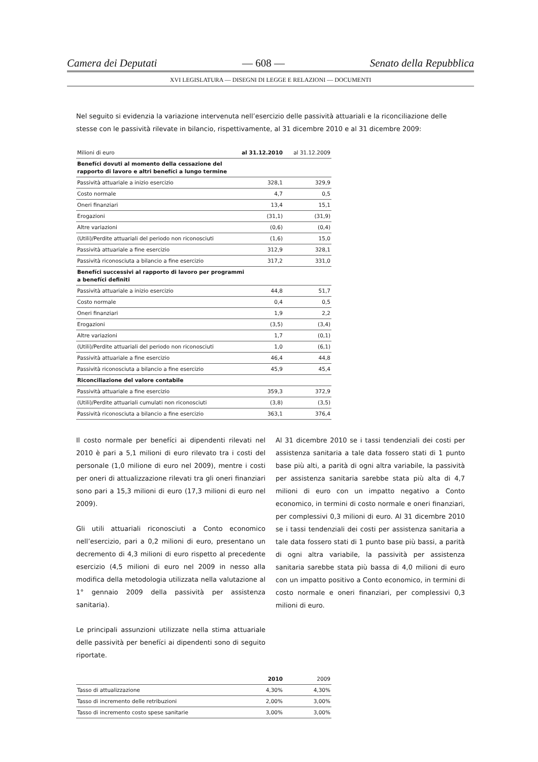Camera dei Deputati — 608 — Senato della Repubblica
XVI LEGISLATURA — DISEGNI DI LEGGE E RELAZIONI — DOCUMENTI
Nel seguito si evidenzia la variazione intervenuta nell’esercizio delle passività attuariali e la riconciliazione delle stesse con le passività rilevate in bilancio, rispettivamente, al 31 dicembre 2010 e al 31 dicembre 2009:
| Milioni di euro | al 31.12.2010 | al 31.12.2009 |
| --- | --- | --- |
| Benefíci dovuti al momento della cessazione del rapporto di lavoro e altri benefíci a lungo termine | | |
| Passività attuariale a inizio esercizio | 328,1 | 329,9 |
| Costo normale | 4,7 | 0,5 |
| Oneri finanziari | 13,4 | 15,1 |
| Erogazioni | (31,1) | (31,9) |
| Altre variazioni | (0,6) | (0,4) |
| (Utili)/Perdite attuariali del periodo non riconosciuti | (1,6) | 15,0 |
| Passività attuariale a fine esercizio | 312,9 | 328,1 |
| Passività riconosciuta a bilancio a fine esercizio | 317,2 | 331,0 |
| Benefíci successivi al rapporto di lavoro per programmi a benefíci definiti | | |
| Passività attuariale a inizio esercizio | 44,8 | 51,7 |
| Costo normale | 0,4 | 0,5 |
| Oneri finanziari | 1,9 | 2,2 |
| Erogazioni | (3,5) | (3,4) |
| Altre variazioni | 1,7 | (0,1) |
| (Utili)/Perdite attuariali del periodo non riconosciuti | 1,0 | (6,1) |
| Passività attuariale a fine esercizio | 46,4 | 44,8 |
| Passività riconosciuta a bilancio a fine esercizio | 45,9 | 45,4 |
| Riconciliazione del valore contabile | | |
| Passività attuariale a fine esercizio | 359,3 | 372,9 |
| (Utili)/Perdite attuariali cumulati non riconosciuti | (3,8) | (3,5) |
| Passività riconosciuta a bilancio a fine esercizio | 363,1 | 376,4 |
Il costo normale per benefíci ai dipendenti rilevati nel 2010 è pari a 5,1 milioni di euro rilevato tra i costi del personale (1,0 milione di euro nel 2009), mentre i costi per oneri di attualizzazione rilevati tra gli oneri finanziari sono pari a 15,3 milioni di euro (17,3 milioni di euro nel 2009).
Gli utili attuariali riconosciuti a Conto economico nell’esercizio, pari a 0,2 milioni di euro, presentano un decremento di 4,3 milioni di euro rispetto al precedente esercizio (4,5 milioni di euro nel 2009 in nesso alla modifica della metodologia utilizzata nella valutazione al 1° gennaio 2009 della passività per assistenza sanitaria).
Le principali assunzioni utilizzate nella stima attuariale delle passività per benefíci ai dipendenti sono di seguito riportate.
Al 31 dicembre 2010 se i tassi tendenziali dei costi per assistenza sanitaria a tale data fossero stati di 1 punto base più alti, a parità di ogni altra variabile, la passività per assistenza sanitaria sarebbe stata più alta di 4,7 milioni di euro con un impatto negativo a Conto economico, in termini di costo normale e oneri finanziari, per complessivi 0,3 milioni di euro. Al 31 dicembre 2010 se i tassi tendenziali dei costi per assistenza sanitaria a tale data fossero stati di 1 punto base più bassi, a parità di ogni altra variabile, la passività per assistenza sanitaria sarebbe stata più bassa di 4,0 milioni di euro con un impatto positivo a Conto economico, in termini di costo normale e oneri finanziari, per complessivi 0,3 milioni di euro.
| | 2010 | 2009 |
| --- | --- | --- |
| Tasso di attualizzazione | 4,30% | 4,30% |
| Tasso di incremento delle retribuzioni | 2,00% | 3,00% |
| Tasso di incremento costo spese sanitarie | 3,00% | 3,00% |